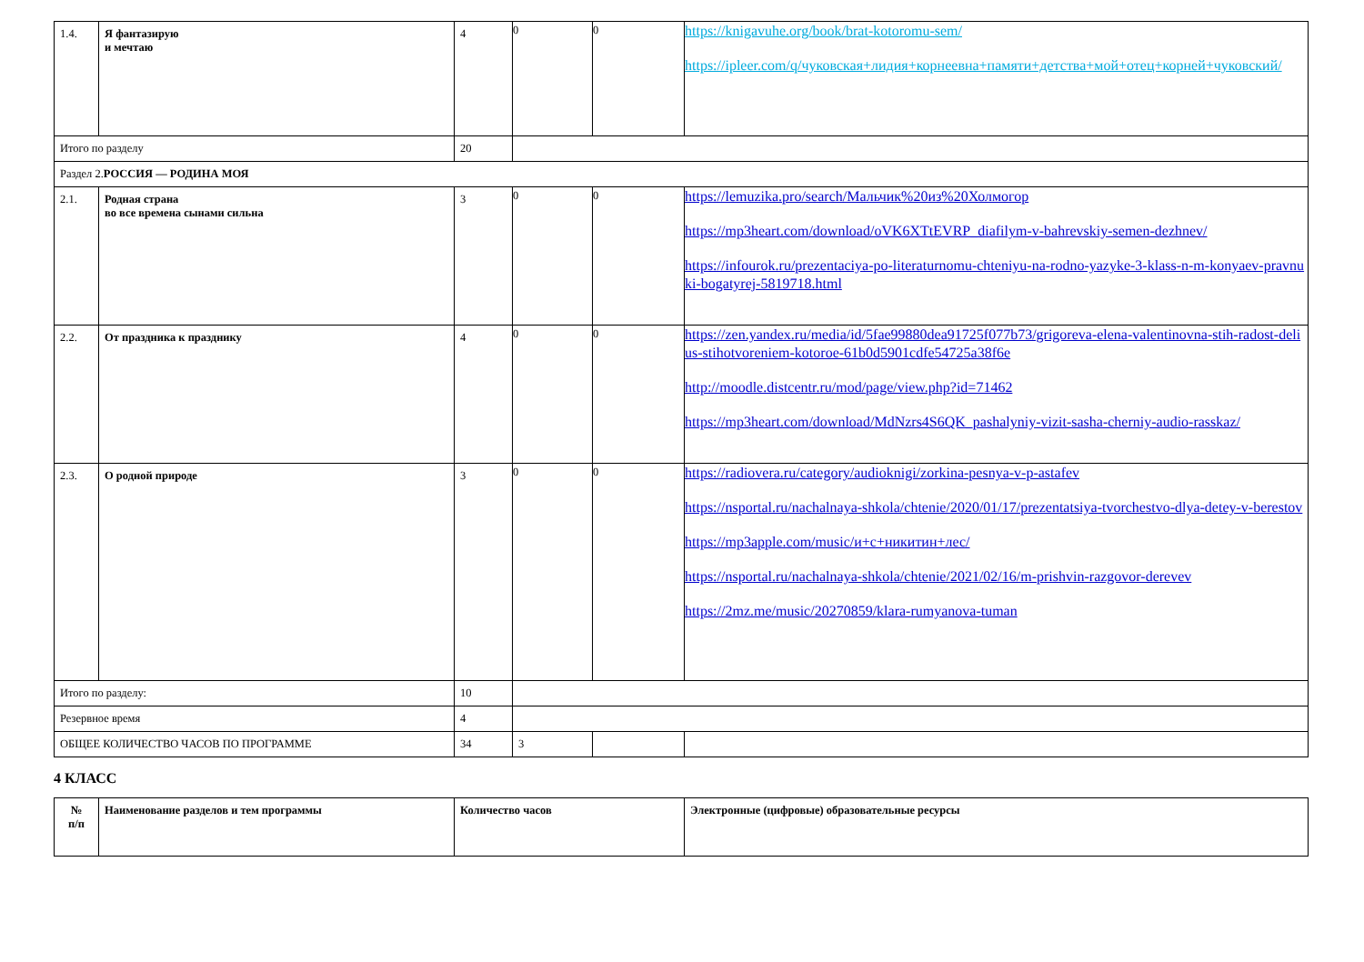| 1.4. | Я фантазирую и мечтаю | 4 | 0 | 0 | https://knigavuhe.org/book/brat-kotoromu-sem/ https://ipleer.com/q/чуковская+лидия+корнеевна+памяти+детства+мой+отец+корней+чуковский/ |
| Итого по разделу | | 20 | | | |
| Раздел 2. РОССИЯ — РОДИНА МОЯ | | | | | |
| 2.1. | Родная страна во все времена сынами сильна | 3 | 0 | 0 | https://lemuzika.pro/search/Мальчик%20из%20Холмогор https://mp3heart.com/download/oVK6XTtEVRP_diafilym-v-bahrevskiy-semen-dezhnev/ https://infourok.ru/prezentaciya-po-literaturnomu-chteniyu-na-rodno-yazyke-3-klass-n-m-konyaev-pravnuki-bogatyrej-5819718.html |
| 2.2. | От праздника к празднику | 4 | 0 | 0 | https://zen.yandex.ru/media/id/5fae99880dea91725f077b73/grigoreva-elena-valentinovna-stih-radost-delius-stihotvoreniem-kotoroe-61b0d5901cdfe54725a38f6e http://moodle.distcentr.ru/mod/page/view.php?id=71462 https://mp3heart.com/download/MdNzrs4S6QK_pashalyniy-vizit-sasha-cherniy-audio-rasskaz/ |
| 2.3. | О родной природе | 3 | 0 | 0 | https://radiovera.ru/category/audioknigi/zorkina-pesnya-v-p-astafev https://nsportal.ru/nachalnaya-shkola/chtenie/2020/01/17/prezentatsiya-tvorchestvo-dlya-detey-v-berestov https://mp3apple.com/music/и+с+никитин+лес/ https://nsportal.ru/nachalnaya-shkola/chtenie/2021/02/16/m-prishvin-razgovor-derevev https://2mz.me/music/20270859/klara-rumyanova-tuman |
| Итого по разделу: | | 10 | | | |
| Резервное время | | 4 | | | |
| ОБЩЕЕ КОЛИЧЕСТВО ЧАСОВ ПО ПРОГРАММЕ | | 34 | 3 | | |
4 КЛАСС
| № п/п | Наименование разделов и тем программы | Количество часов | Электронные (цифровые) образовательные ресурсы |
| --- | --- | --- | --- |